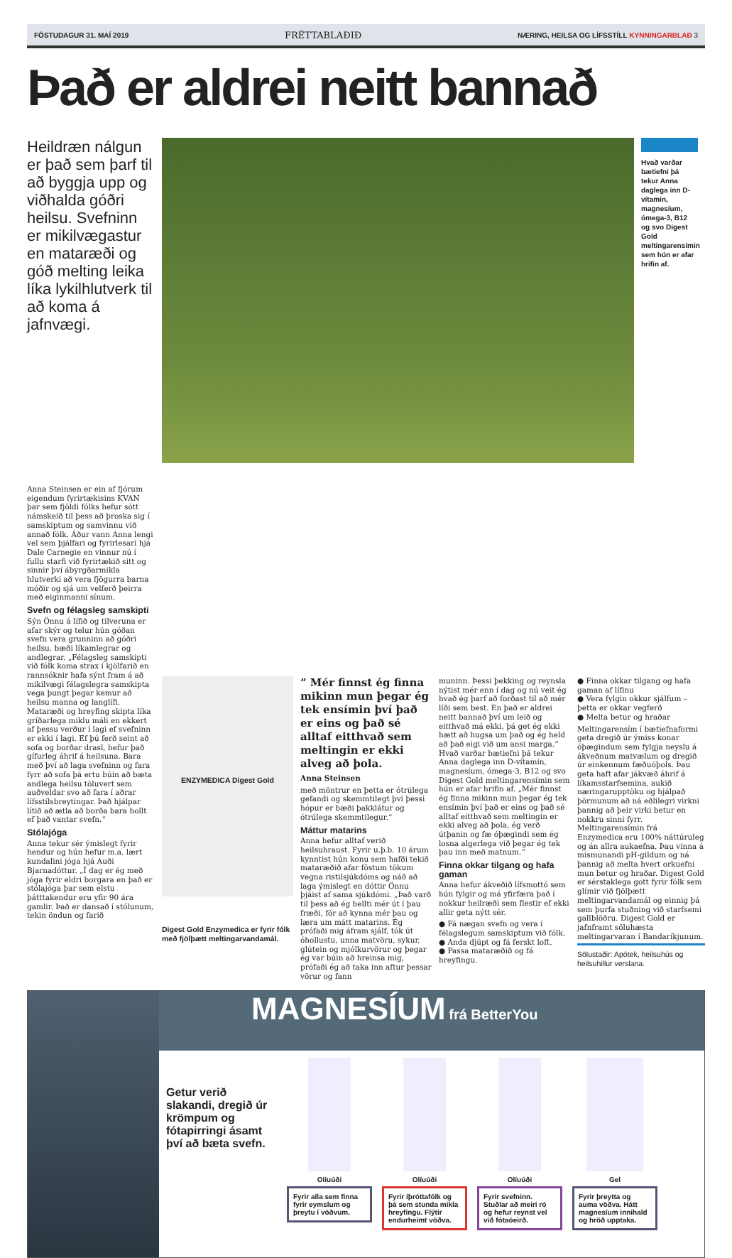FÖSTUDAGUR 31. MAÍ 2019 FRÉTTABLAÐIÐ NÆRING, HEILSA OG LÍFSSTÍLL KYNNINGARBLAÐ 3
Það er aldrei neitt bannað
Heildræn nálgun er það sem þarf til að byggja upp og viðhalda góðri heilsu. Svefninn er mikilvægastur en mataræði og góð melting leika líka lykilhlutverk til að koma á jafnvægi.
Hvað varðar bætiefni þá tekur Anna daglega inn D-vítamín, magnesíum, ómega-3, B12 og svo Digest Gold meltingarensímin sem hún er afar hrifin af.
Anna Steinsen er ein af fjórum eigendum fyrirtækisins KVAN þar sem fjöldi fólks hefur sótt námskeið til þess að þroska sig í samskiptum og samvinnu við annað fólk. Áður vann Anna lengi vel sem þjálfari og fyrirlesari hjá Dale Carnegie en vinnur nú í fullu starfi við fyrirtækið sitt og sinnir því ábyrgðarmikla hlutverki að vera fjögurra barna móðir og sjá um velferð þeirra með eiginmanni sínum.
Svefn og félagsleg samskipti
Sýn Önnu á lífið og tilveruna er afar skýr og telur hún góðan svefn vera grunninn að góðri heilsu, bæði líkamlegrar og andlegrar. „Félagsleg samskipti við fólk koma strax í kjölfarið en rannsóknir hafa sýnt fram á að mikilvægi félagslegra samskipta vega þungt þegar kemur að heilsu manna og langlífi. Mataræði og hreyfing skipta líka gríðarlega miklu máli en ekkert af þessu verður í lagi ef svefninn er ekki í lagi. Ef þú ferð seint að sofa og borðar drasl, hefur það gífurleg áhrif á heilsuna. Bara með því að laga svefninn og fara fyrr að sofa þá ertu búin að bæta andlega heilsu töluvert sem auðveldar svo að fara í aðrar lífsstílsbreytingar. Það hjálpar lítið að ætla að borða bara hollt ef það vantar svefn.“
Stólajóga
Anna tekur sér ýmislegt fyrir hendur og hún hefur m.a. lært kundalini jóga hjá Auði Bjarnadóttur. „Í dag er ég með jóga fyrir eldri borgara en það er stólajóga þar sem elstu þátttakendur eru yfir 90 ára gamlir. Það er dansað í stólunum, tekin öndun og farið
ENZYMEDICA Digest Gold
Digest Gold Enzymedica er fyrir fólk með fjölþætt meltingarvandamál.
” Mér finnst ég finna mikinn mun þegar ég tek ensímin því það er eins og það sé alltaf eitthvað sem meltingin er ekki alveg að þola.
Anna Steinsen
með möntrur en þetta er ótrúlega gefandi og skemmtilegt því þessi hópur er bæði þakklátur og ótrúlega skemmtilegur.“
Máttur matarins
Anna hefur alltaf verið heilsuhraust. Fyrir u.þ.b. 10 árum kynntist hún konu sem hafði tekið mataræðið afar föstum tökum vegna ristilsjúkdóms og náð að laga ýmislegt en dóttir Önnu þjáist af sama sjúkdómi. „Það varð til þess að ég hellti mér út í þau fræði, fór að kynna mér þau og læra um mátt matarins. Ég prófaði mig áfram sjálf, tók út óhollustu, unna matvöru, sykur, glútein og mjólkurvörur og þegar ég var búin að hreinsa mig, prófaði ég að taka inn aftur þessar vörur og fann
muninn. Þessi þekking og reynsla nýtist mér enn í dag og nú veit ég hvað ég þarf að forðast til að mér líði sem best. En það er aldrei neitt bannað því um leið og eitthvað má ekki, þá get ég ekki hætt að hugsa um það og ég held að það eigi við um ansi marga.“ Hvað varðar bætiefni þá tekur Anna daglega inn D-vítamín, magnesíum, ómega-3, B12 og svo Digest Gold meltingarensímin sem hún er afar hrifin af. „Mér finnst ég finna mikinn mun þegar ég tek ensímin því það er eins og það sé alltaf eitthvað sem meltingin er ekki alveg að þola, ég verð útþanin og fæ óþægindi sem ég losna algerlega við þegar ég tek þau inn með matnum.“
Finna okkar tilgang og hafa gaman
Anna hefur ákveðið lífsmottó sem hún fylgir og má yfirfæra það í nokkur heilræði sem flestir ef ekki allir geta nýtt sér.
● Fá nægan svefn og vera í félagslegum samskiptum við fólk.
● Anda djúpt og fá ferskt loft.
● Passa mataræðið og fá hreyfingu.
● Finna okkar tilgang og hafa gaman af lífinu
● Vera fylgin okkur sjálfum – þetta er okkar vegferð
● Melta betur og hraðar
Meltingarensím í bætiefnaformi geta dregið úr ýmiss konar óþægindum sem fylgja neyslu á ákveðnum matvælum og dregið úr einkennum fæðuóþols. Þau geta haft afar jákvæð áhrif á líkamsstarfsemina, aukið næringarupptöku og hjálpað þörmunum að ná eðlilegri virkni þannig að þeir virki betur en nokkru sinni fyrr. Meltingarensímin frá Enzymedica eru 100% náttúruleg og án allra aukaefna. Þau vinna á mismunandi pH-gildum og ná þannig að melta hvert orkuefni mun betur og hraðar. Digest Gold er sérstaklega gott fyrir fólk sem glímir við fjölþætt meltingarvandamál og einnig þá sem þurfa stuðning við starfsemi gallblöðru. Digest Gold er jafnframt söluhæsta meltingarvaran í Bandaríkjunum.
Sölustaðir: Apótek, heilsuhús og heilsuhillur verslana.
MAGNESÍUM frá BetterYou
Getur verið slakandi, dregið úr krömpum og fótapirringi ásamt því að bæta svefn.
Olíuúði
Fyrir alla sem finna fyrir eymslum og þreytu í vöðvum.
Olíuúði
Fyrir íþróttafólk og þá sem stunda mikla hreyfingu. Flýtir endurheimt vöðva.
Olíuúði
Fyrir svefninn. Stuðlar að meiri ró og hefur reynst vel við fótaóeirð.
Gel
Fyrir þreytta og auma vöðva. Hátt magnesíum innihald og hröð upptaka.